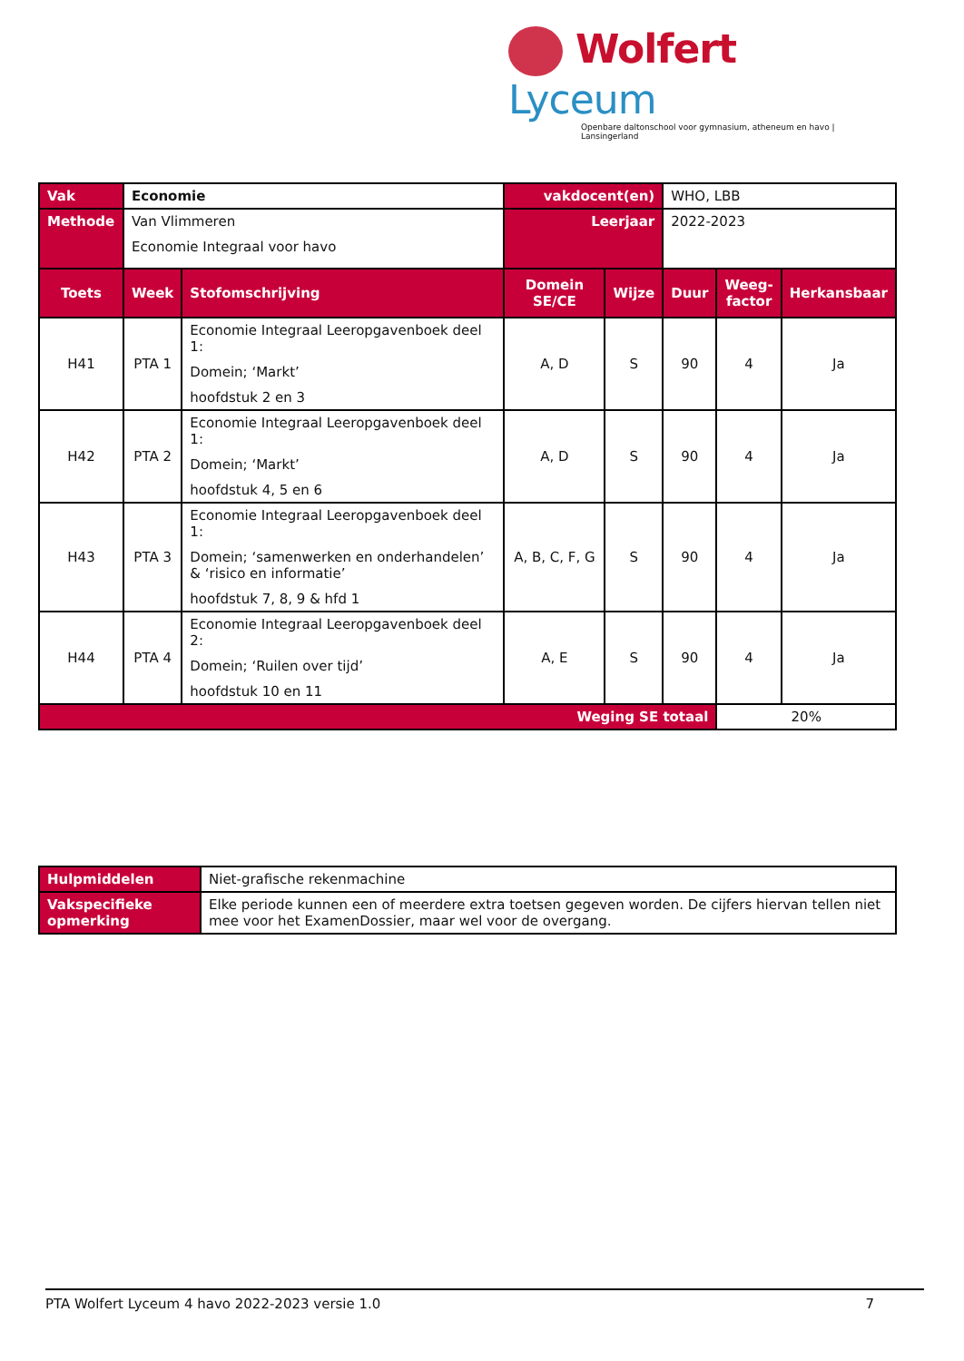Wolfert Lyceum
Openbare daltonschool voor gymnasium, atheneum en havo | Lansingerland
| Vak | Economie | | vakdocent(en) | | WHO, LBB | | |
| Methode | Van Vlimmeren Economie Integraal voor havo | | Leerjaar | | 2022-2023 | | |
| Toets | Week | Stofomschrijving | Domein SE/CE | Wijze | Duur | Weeg- factor | Herkansbaar |
| H41 | PTA 1 | Economie Integraal Leeropgavenboek deel 1: Domein; ‘Markt’ hoofdstuk 2 en 3 | A, D | S | 90 | 4 | Ja |
| H42 | PTA 2 | Economie Integraal Leeropgavenboek deel 1: Domein; ‘Markt’ hoofdstuk 4, 5 en 6 | A, D | S | 90 | 4 | Ja |
| H43 | PTA 3 | Economie Integraal Leeropgavenboek deel 1: Domein; ‘samenwerken en onderhandelen’ & ‘risico en informatie’ hoofdstuk 7, 8, 9 & hfd 1 | A, B, C, F, G | S | 90 | 4 | Ja |
| H44 | PTA 4 | Economie Integraal Leeropgavenboek deel 2: Domein; ‘Ruilen over tijd’ hoofdstuk 10 en 11 | A, E | S | 90 | 4 | Ja |
| Weging SE totaal | | | | | | 20% | |
| Hulpmiddelen | Niet-grafische rekenmachine |
| Vakspecifieke opmerking | Elke periode kunnen een of meerdere extra toetsen gegeven worden. De cijfers hiervan tellen niet mee voor het ExamenDossier, maar wel voor de overgang. |
PTA Wolfert Lyceum 4 havo 2022-2023 versie 1.0 7